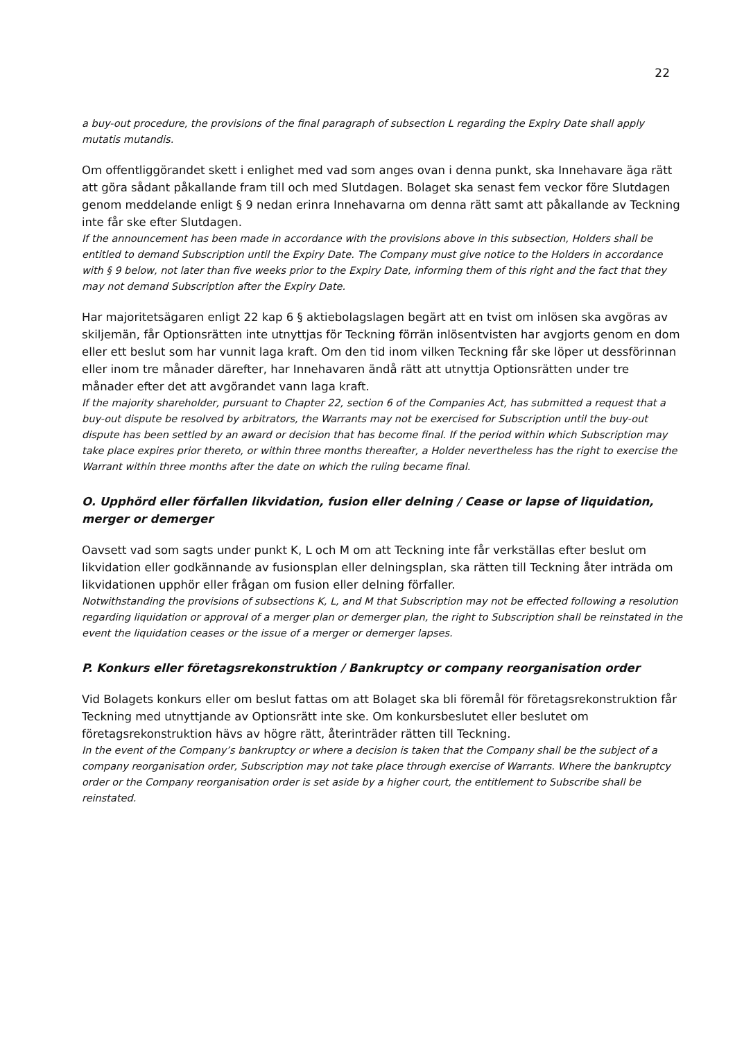22
a buy-out procedure, the provisions of the final paragraph of subsection L regarding the Expiry Date shall apply mutatis mutandis.
Om offentliggörandet skett i enlighet med vad som anges ovan i denna punkt, ska Innehavare äga rätt att göra sådant påkallande fram till och med Slutdagen. Bolaget ska senast fem veckor före Slutdagen genom meddelande enligt § 9 nedan erinra Innehavarna om denna rätt samt att påkallande av Teckning inte får ske efter Slutdagen.
If the announcement has been made in accordance with the provisions above in this subsection, Holders shall be entitled to demand Subscription until the Expiry Date. The Company must give notice to the Holders in accordance with § 9 below, not later than five weeks prior to the Expiry Date, informing them of this right and the fact that they may not demand Subscription after the Expiry Date.
Har majoritetsägaren enligt 22 kap 6 § aktiebolagslagen begärt att en tvist om inlösen ska avgöras av skiljemän, får Optionsrätten inte utnyttjas för Teckning förrän inlösentvisten har avgjorts genom en dom eller ett beslut som har vunnit laga kraft. Om den tid inom vilken Teckning får ske löper ut dessförinnan eller inom tre månader därefter, har Innehavaren ändå rätt att utnyttja Optionsrätten under tre månader efter det att avgörandet vann laga kraft.
If the majority shareholder, pursuant to Chapter 22, section 6 of the Companies Act, has submitted a request that a buy-out dispute be resolved by arbitrators, the Warrants may not be exercised for Subscription until the buy-out dispute has been settled by an award or decision that has become final. If the period within which Subscription may take place expires prior thereto, or within three months thereafter, a Holder nevertheless has the right to exercise the Warrant within three months after the date on which the ruling became final.
O. Upphörd eller förfallen likvidation, fusion eller delning / Cease or lapse of liquidation, merger or demerger
Oavsett vad som sagts under punkt K, L och M om att Teckning inte får verkställas efter beslut om likvidation eller godkännande av fusionsplan eller delningsplan, ska rätten till Teckning åter inträda om likvidationen upphör eller frågan om fusion eller delning förfaller.
Notwithstanding the provisions of subsections K, L, and M that Subscription may not be effected following a resolution regarding liquidation or approval of a merger plan or demerger plan, the right to Subscription shall be reinstated in the event the liquidation ceases or the issue of a merger or demerger lapses.
P. Konkurs eller företagsrekonstruktion / Bankruptcy or company reorganisation order
Vid Bolagets konkurs eller om beslut fattas om att Bolaget ska bli föremål för företagsrekonstruktion får Teckning med utnyttjande av Optionsrätt inte ske. Om konkursbeslutet eller beslutet om företagsrekonstruktion hävs av högre rätt, återinträder rätten till Teckning.
In the event of the Company’s bankruptcy or where a decision is taken that the Company shall be the subject of a company reorganisation order, Subscription may not take place through exercise of Warrants. Where the bankruptcy order or the Company reorganisation order is set aside by a higher court, the entitlement to Subscribe shall be reinstated.